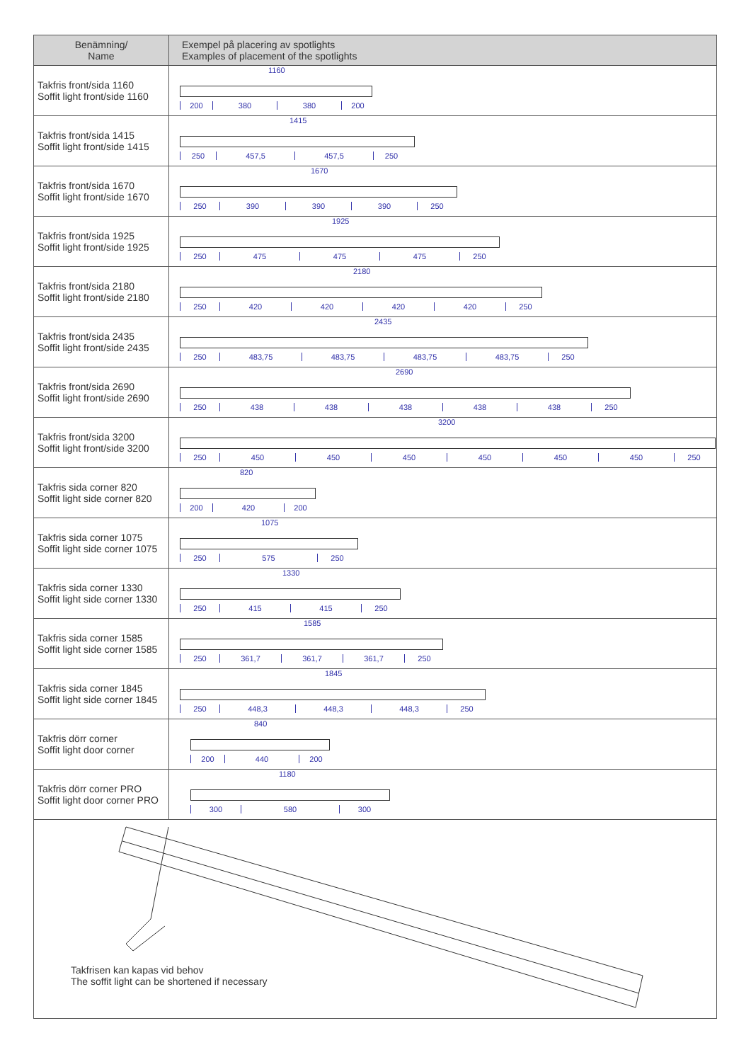| Benämning/ Name | Exempel på placering av spotlights Examples of placement of the spotlights |
| --- | --- |
| Takfris front/sida 1160 Soffit light front/side 1160 | 1160 200 380 380 200 |
| Takfris front/sida 1415 Soffit light front/side 1415 | 1415 250 457,5 457,5 250 |
| Takfris front/sida 1670 Soffit light front/side 1670 | 1670 250 390 390 390 250 |
| Takfris front/sida 1925 Soffit light front/side 1925 | 1925 250 475 475 475 250 |
| Takfris front/sida 2180 Soffit light front/side 2180 | 2180 250 420 420 420 420 250 |
| Takfris front/sida 2435 Soffit light front/side 2435 | 2435 250 483,75 483,75 483,75 483,75 250 |
| Takfris front/sida 2690 Soffit light front/side 2690 | 2690 250 438 438 438 438 438 250 |
| Takfris front/sida 3200 Soffit light front/side 3200 | 3200 250 450 450 450 450 450 450 250 |
| Takfris sida corner 820 Soffit light side corner 820 | 820 200 420 200 |
| Takfris sida corner 1075 Soffit light side corner 1075 | 1075 250 575 250 |
| Takfris sida corner 1330 Soffit light side corner 1330 | 1330 250 415 415 250 |
| Takfris sida corner 1585 Soffit light side corner 1585 | 1585 250 361,7 361,7 361,7 250 |
| Takfris sida corner 1845 Soffit light side corner 1845 | 1845 250 448,3 448,3 448,3 250 |
| Takfris dörr corner Soffit light door corner | 840 200 440 200 |
| Takfris dörr corner PRO Soffit light door corner PRO | 1180 300 580 300 |
| Takfrisen kan kapas vid behov The soffit light can be shortened if necessary | |